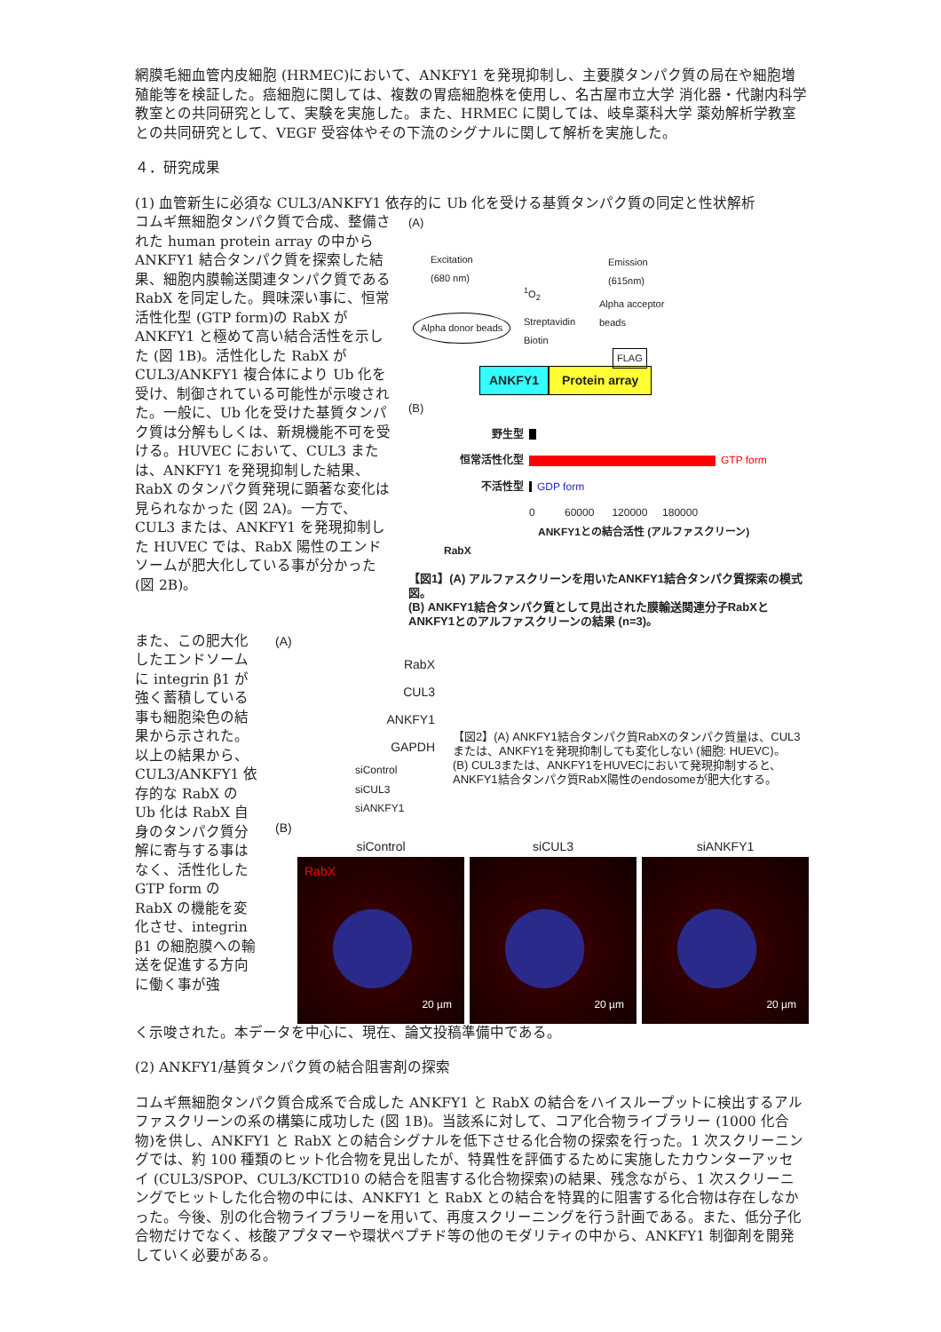網膜毛細血管内皮細胞 (HRMEC)において、ANKFY1 を発現抑制し、主要膜タンパク質の局在や細胞増殖能等を検証した。癌細胞に関しては、複数の胃癌細胞株を使用し、名古屋市立大学 消化器・代謝内科学教室との共同研究として、実験を実施した。また、HRMEC に関しては、岐阜薬科大学 薬効解析学教室との共同研究として、VEGF 受容体やその下流のシグナルに関して解析を実施した。
４．研究成果
(1) 血管新生に必須な CUL3/ANKFY1 依存的に Ub 化を受ける基質タンパク質の同定と性状解析
コムギ無細胞タンパク質で合成、整備された human protein array の中から ANKFY1 結合タンパク質を探索した結果、細胞内膜輸送関連タンパク質である RabX を同定した。興味深い事に、恒常活性化型 (GTP form)の RabX が ANKFY1 と極めて高い結合活性を示した (図 1B)。活性化した RabX が CUL3/ANKFY1 複合体により Ub 化を受け、制御されている可能性が示唆された。一般に、Ub 化を受けた基質タンパク質は分解もしくは、新規機能不可を受ける。HUVEC において、CUL3 または、ANKFY1 を発現抑制した結果、RabX のタンパク質発現に顕著な変化は見られなかった (図 2A)。一方で、CUL3 または、ANKFY1 を発現抑制した HUVEC では、RabX 陽性のエンドソームが肥大化している事が分かった (図 2B)。
(A)
Excitation
(680 nm)
Emission
(615nm)
<sup>1</sup>O<sub>2</sub>
Alpha donor beads Streptavidin
Biotin
Alpha acceptor
beads
FLAG
ANKFY1 Protein array
(B)
野生型
恒常活性化型 GTP form
不活性型 GDP form
0 60000 120000 180000
ANKFY1との結合活性 (アルファスクリーン)
RabX
【図1】(A) アルファスクリーンを用いたANKFY1結合タンパク質探索の模式図。
(B) ANKFY1結合タンパク質として見出された膜輸送関連分子RabXとANKFY1とのアルファスクリーンの結果 (n=3)。
また、この肥大化したエンドソームに integrin β1 が強く蓄積している事も細胞染色の結果から示された。以上の結果から、CUL3/ANKFY1 依存的な RabX の Ub 化は RabX 自身のタンパク質分解に寄与する事はなく、活性化した GTP form の RabX の機能を変化させ、integrin β1 の細胞膜への輸送を促進する方向に働く事が強
(A)
RabX
CUL3
ANKFY1
GAPDH
siControl siCUL3 siANKFY1
【図2】(A) ANKFY1結合タンパク質RabXのタンパク質量は、CUL3または、ANKFY1を発現抑制しても変化しない (細胞: HUEVC)。
(B) CUL3または、ANKFY1をHUVECにおいて発現抑制すると、ANKFY1結合タンパク質RabX陽性のendosomeが肥大化する。
(B)
siControl
RabX
20 µm
siCUL3
20 µm
siANKFY1
20 µm
く示唆された。本データを中心に、現在、論文投稿準備中である。
(2) ANKFY1/基質タンパク質の結合阻害剤の探索
コムギ無細胞タンパク質合成系で合成した ANKFY1 と RabX の結合をハイスループットに検出するアルファスクリーンの系の構築に成功した (図 1B)。当該系に対して、コア化合物ライブラリー (1000 化合物)を供し、ANKFY1 と RabX との結合シグナルを低下させる化合物の探索を行った。1 次スクリーニングでは、約 100 種類のヒット化合物を見出したが、特異性を評価するために実施したカウンターアッセイ (CUL3/SPOP、CUL3/KCTD10 の結合を阻害する化合物探索)の結果、残念ながら、1 次スクリーニングでヒットした化合物の中には、ANKFY1 と RabX との結合を特異的に阻害する化合物は存在しなかった。今後、別の化合物ライブラリーを用いて、再度スクリーニングを行う計画である。また、低分子化合物だけでなく、核酸アプタマーや環状ペプチド等の他のモダリティの中から、ANKFY1 制御剤を開発していく必要がある。